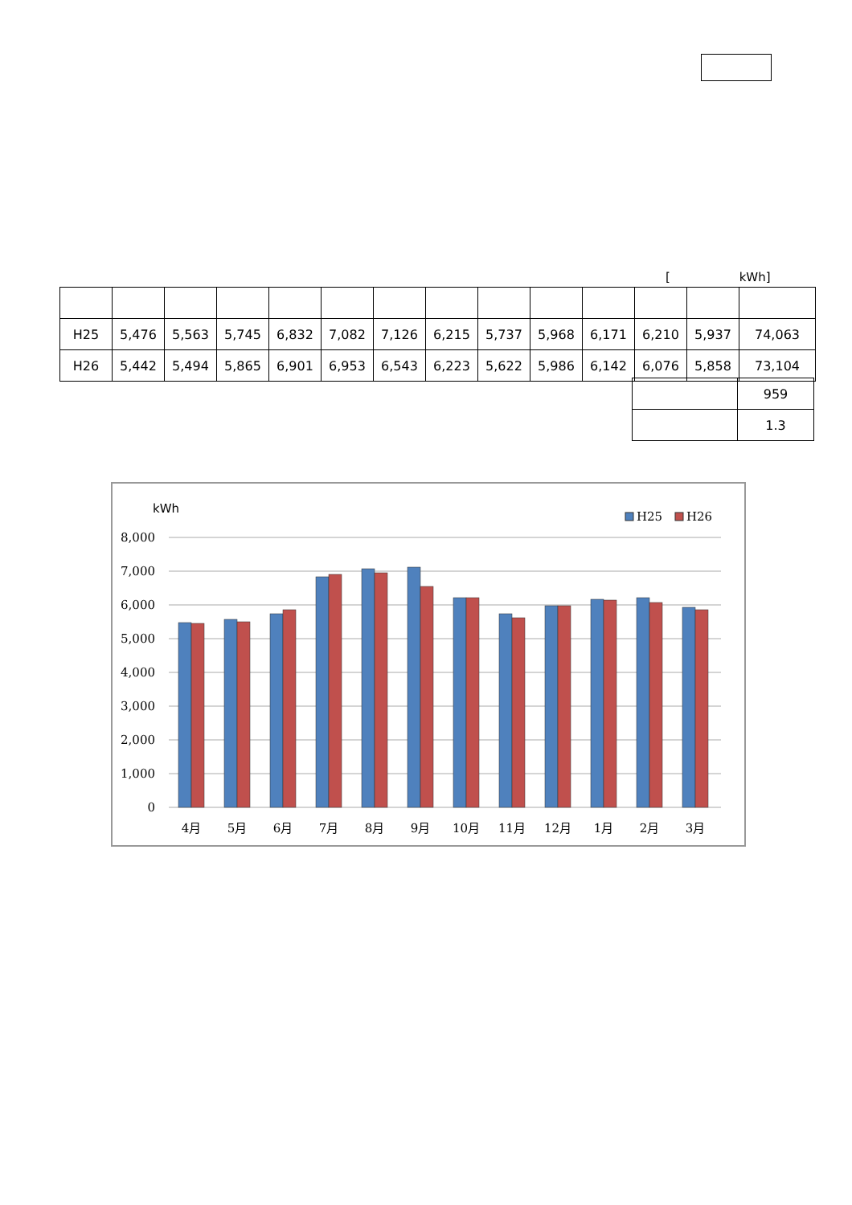[ kWh]
| H25 | 5,476 | 5,563 | 5,745 | 6,832 | 7,082 | 7,126 | 6,215 | 5,737 | 5,968 | 6,171 | 6,210 | 5,937 | 74,063 |
| H26 | 5,442 | 5,494 | 5,865 | 6,901 | 6,953 | 6,543 | 6,223 | 5,622 | 5,986 | 6,142 | 6,076 | 5,858 | 73,104 |
| | 959 |
| | 1.3 |
kWh
H25
H26
8,000
7,000
6,000
5,000
4,000
3,000
2,000
1,000
0
4月
5月
6月
7月
8月
9月
10月
11月
12月
1月
2月
3月